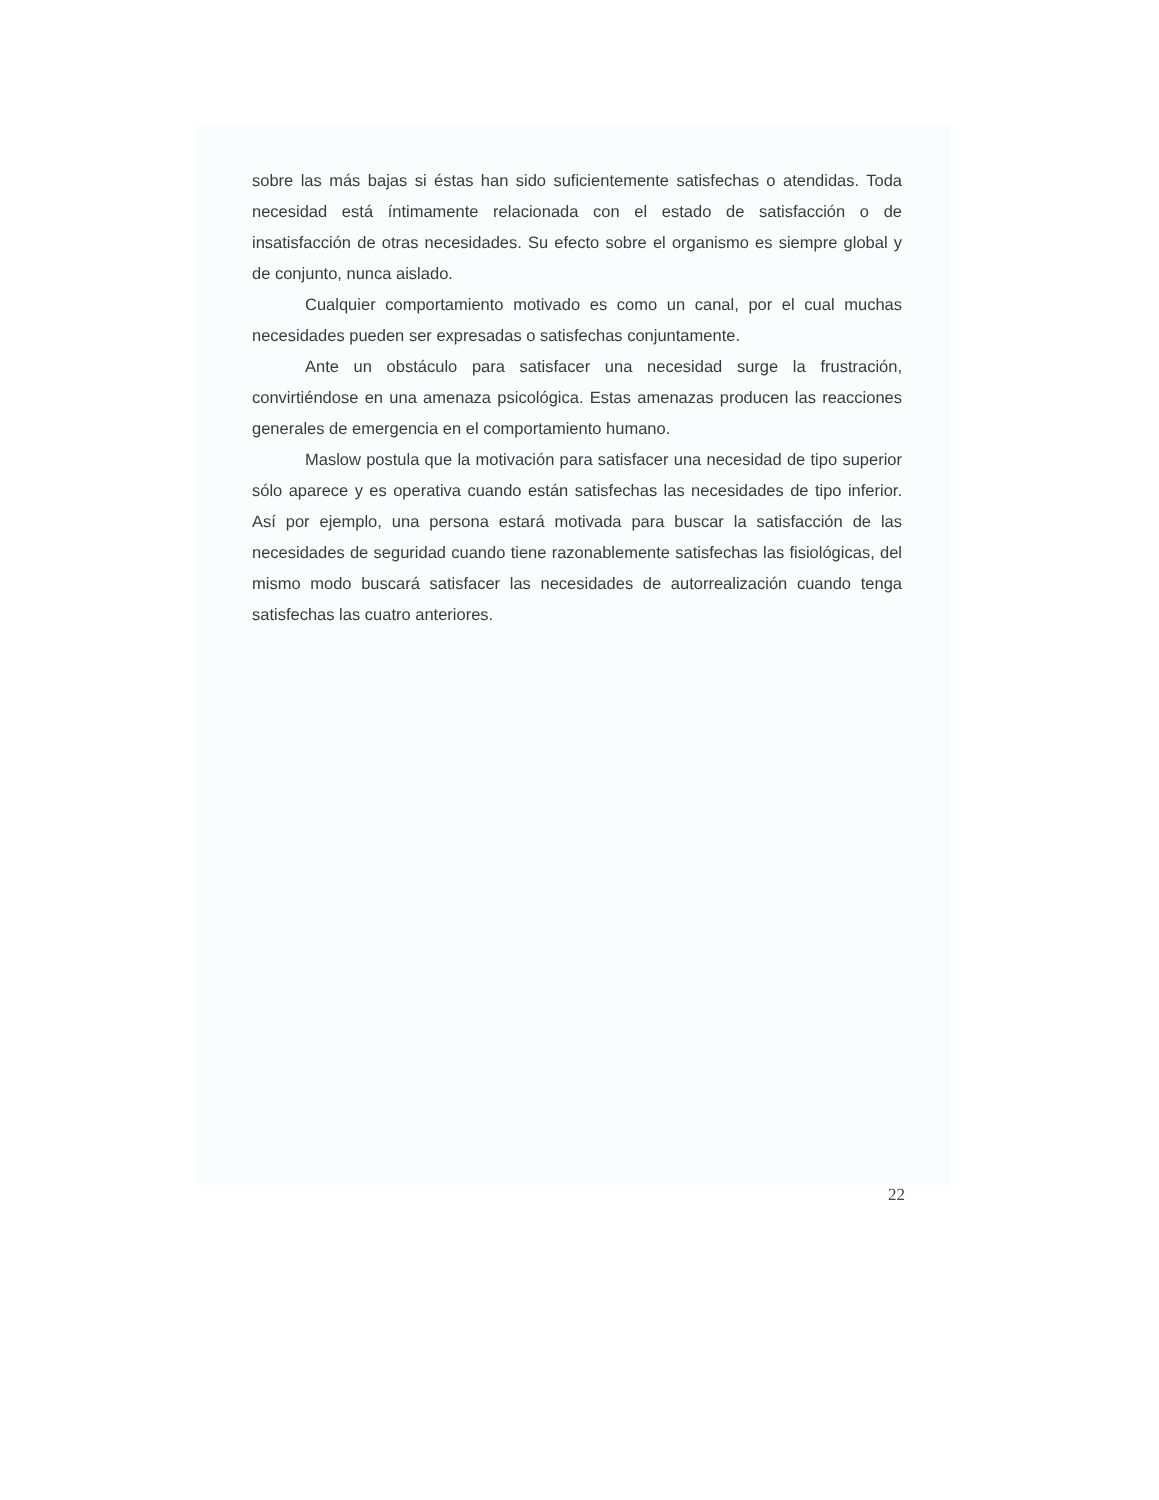sobre las más bajas si éstas han sido suficientemente satisfechas o atendidas. Toda necesidad está íntimamente relacionada con el estado de satisfacción o de insatisfacción de otras necesidades. Su efecto sobre el organismo es siempre global y de conjunto, nunca aislado.
Cualquier comportamiento motivado es como un canal, por el cual muchas necesidades pueden ser expresadas o satisfechas conjuntamente.
Ante un obstáculo para satisfacer una necesidad surge la frustración, convirtiéndose en una amenaza psicológica. Estas amenazas producen las reacciones generales de emergencia en el comportamiento humano.
Maslow postula que la motivación para satisfacer una necesidad de tipo superior sólo aparece y es operativa cuando están satisfechas las necesidades de tipo inferior. Así por ejemplo, una persona estará motivada para buscar la satisfacción de las necesidades de seguridad cuando tiene razonablemente satisfechas las fisiológicas, del mismo modo buscará satisfacer las necesidades de autorrealización cuando tenga satisfechas las cuatro anteriores.
22